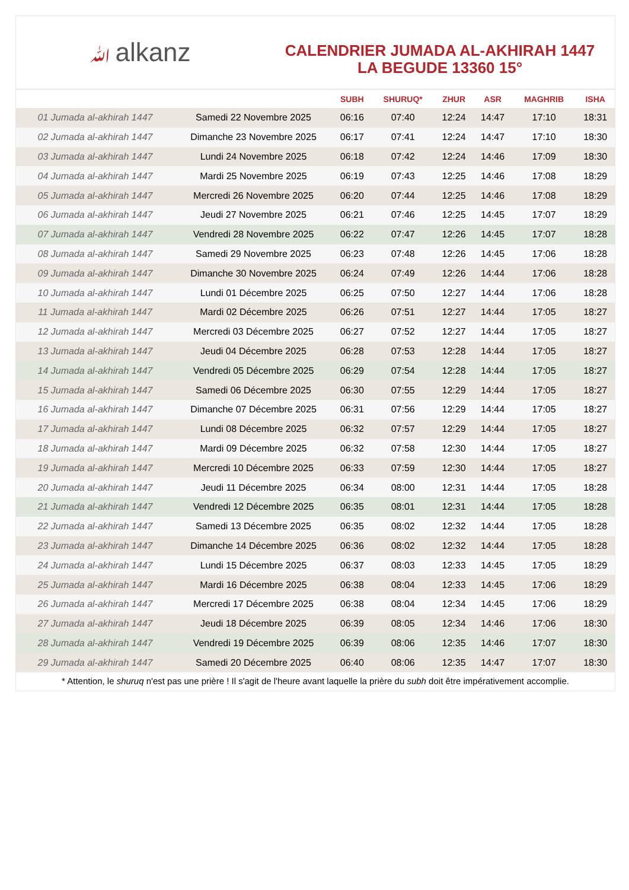ﷲalkanz
CALENDRIER JUMADA AL-AKHIRAH 1447
LA BEGUDE 13360 15°
| | | SUBH | SHURUQ* | ZHUR | ASR | MAGHRIB | ISHA |
| --- | --- | --- | --- | --- | --- | --- | --- |
| 01 Jumada al-akhirah 1447 | Samedi 22 Novembre 2025 | 06:16 | 07:40 | 12:24 | 14:47 | 17:10 | 18:31 |
| 02 Jumada al-akhirah 1447 | Dimanche 23 Novembre 2025 | 06:17 | 07:41 | 12:24 | 14:47 | 17:10 | 18:30 |
| 03 Jumada al-akhirah 1447 | Lundi 24 Novembre 2025 | 06:18 | 07:42 | 12:24 | 14:46 | 17:09 | 18:30 |
| 04 Jumada al-akhirah 1447 | Mardi 25 Novembre 2025 | 06:19 | 07:43 | 12:25 | 14:46 | 17:08 | 18:29 |
| 05 Jumada al-akhirah 1447 | Mercredi 26 Novembre 2025 | 06:20 | 07:44 | 12:25 | 14:46 | 17:08 | 18:29 |
| 06 Jumada al-akhirah 1447 | Jeudi 27 Novembre 2025 | 06:21 | 07:46 | 12:25 | 14:45 | 17:07 | 18:29 |
| 07 Jumada al-akhirah 1447 | Vendredi 28 Novembre 2025 | 06:22 | 07:47 | 12:26 | 14:45 | 17:07 | 18:28 |
| 08 Jumada al-akhirah 1447 | Samedi 29 Novembre 2025 | 06:23 | 07:48 | 12:26 | 14:45 | 17:06 | 18:28 |
| 09 Jumada al-akhirah 1447 | Dimanche 30 Novembre 2025 | 06:24 | 07:49 | 12:26 | 14:44 | 17:06 | 18:28 |
| 10 Jumada al-akhirah 1447 | Lundi 01 Décembre 2025 | 06:25 | 07:50 | 12:27 | 14:44 | 17:06 | 18:28 |
| 11 Jumada al-akhirah 1447 | Mardi 02 Décembre 2025 | 06:26 | 07:51 | 12:27 | 14:44 | 17:05 | 18:27 |
| 12 Jumada al-akhirah 1447 | Mercredi 03 Décembre 2025 | 06:27 | 07:52 | 12:27 | 14:44 | 17:05 | 18:27 |
| 13 Jumada al-akhirah 1447 | Jeudi 04 Décembre 2025 | 06:28 | 07:53 | 12:28 | 14:44 | 17:05 | 18:27 |
| 14 Jumada al-akhirah 1447 | Vendredi 05 Décembre 2025 | 06:29 | 07:54 | 12:28 | 14:44 | 17:05 | 18:27 |
| 15 Jumada al-akhirah 1447 | Samedi 06 Décembre 2025 | 06:30 | 07:55 | 12:29 | 14:44 | 17:05 | 18:27 |
| 16 Jumada al-akhirah 1447 | Dimanche 07 Décembre 2025 | 06:31 | 07:56 | 12:29 | 14:44 | 17:05 | 18:27 |
| 17 Jumada al-akhirah 1447 | Lundi 08 Décembre 2025 | 06:32 | 07:57 | 12:29 | 14:44 | 17:05 | 18:27 |
| 18 Jumada al-akhirah 1447 | Mardi 09 Décembre 2025 | 06:32 | 07:58 | 12:30 | 14:44 | 17:05 | 18:27 |
| 19 Jumada al-akhirah 1447 | Mercredi 10 Décembre 2025 | 06:33 | 07:59 | 12:30 | 14:44 | 17:05 | 18:27 |
| 20 Jumada al-akhirah 1447 | Jeudi 11 Décembre 2025 | 06:34 | 08:00 | 12:31 | 14:44 | 17:05 | 18:28 |
| 21 Jumada al-akhirah 1447 | Vendredi 12 Décembre 2025 | 06:35 | 08:01 | 12:31 | 14:44 | 17:05 | 18:28 |
| 22 Jumada al-akhirah 1447 | Samedi 13 Décembre 2025 | 06:35 | 08:02 | 12:32 | 14:44 | 17:05 | 18:28 |
| 23 Jumada al-akhirah 1447 | Dimanche 14 Décembre 2025 | 06:36 | 08:02 | 12:32 | 14:44 | 17:05 | 18:28 |
| 24 Jumada al-akhirah 1447 | Lundi 15 Décembre 2025 | 06:37 | 08:03 | 12:33 | 14:45 | 17:05 | 18:29 |
| 25 Jumada al-akhirah 1447 | Mardi 16 Décembre 2025 | 06:38 | 08:04 | 12:33 | 14:45 | 17:06 | 18:29 |
| 26 Jumada al-akhirah 1447 | Mercredi 17 Décembre 2025 | 06:38 | 08:04 | 12:34 | 14:45 | 17:06 | 18:29 |
| 27 Jumada al-akhirah 1447 | Jeudi 18 Décembre 2025 | 06:39 | 08:05 | 12:34 | 14:46 | 17:06 | 18:30 |
| 28 Jumada al-akhirah 1447 | Vendredi 19 Décembre 2025 | 06:39 | 08:06 | 12:35 | 14:46 | 17:07 | 18:30 |
| 29 Jumada al-akhirah 1447 | Samedi 20 Décembre 2025 | 06:40 | 08:06 | 12:35 | 14:47 | 17:07 | 18:30 |
* Attention, le shuruq n'est pas une prière ! Il s'agit de l'heure avant laquelle la prière du subh doit être impérativement accomplie.